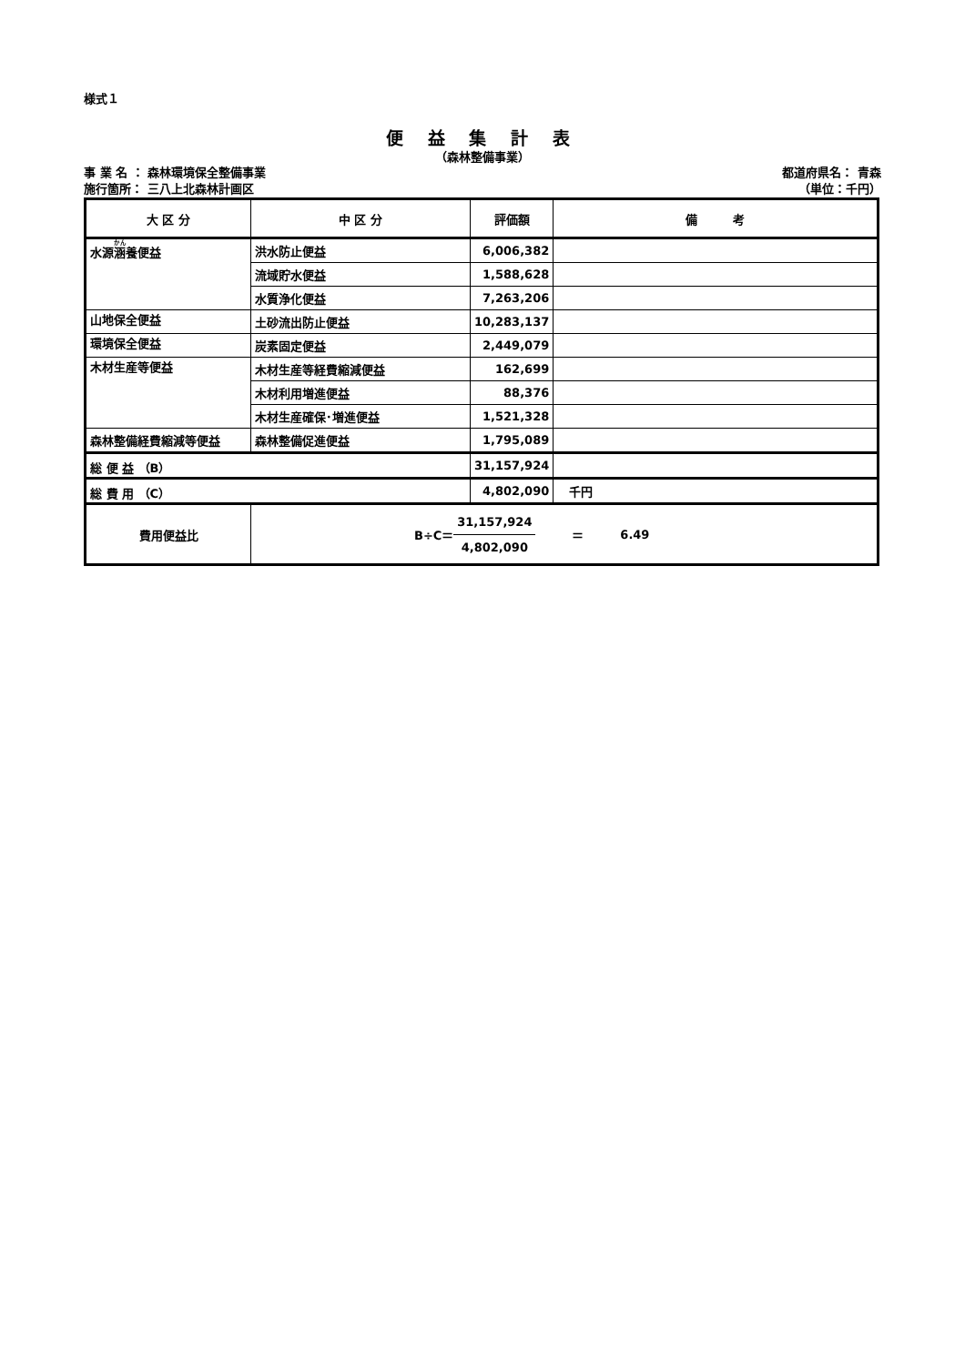様式１
便 益 集 計 表
（森林整備事業）
事 業 名 ： 森林環境保全整備事業
施行箇所： 三八上北森林計画区
都道府県名： 青森　　　　　
（単位：千円）
| 大 区 分 | 中 区 分 | 評価額 | 備 考 |
| --- | --- | --- | --- |
| 水源 涵 養便益 | 洪水防止便益 | 6,006,382 | |
| | 流域貯水便益 | 1,588,628 | |
| | 水質浄化便益 | 7,263,206 | |
| 山地保全便益 | 土砂流出防止便益 | 10,283,137 | |
| 環境保全便益 | 炭素固定便益 | 2,449,079 | |
| 木材生産等便益 | 木材生産等経費縮減便益 | 162,699 | |
| | 木材利用増進便益 | 88,376 | |
| | 木材生産確保･増進便益 | 1,521,328 | |
| 森林整備経費縮減等便益 | 森林整備促進便益 | 1,795,089 | |
| 総 便 益 （B） | | 31,157,924 | |
| 総 費 用 （C） | | 4,802,090 | 千円 |
| 費用便益比 | B÷C＝ 31,157,924 4,802,090 ＝ 6.49 | | |